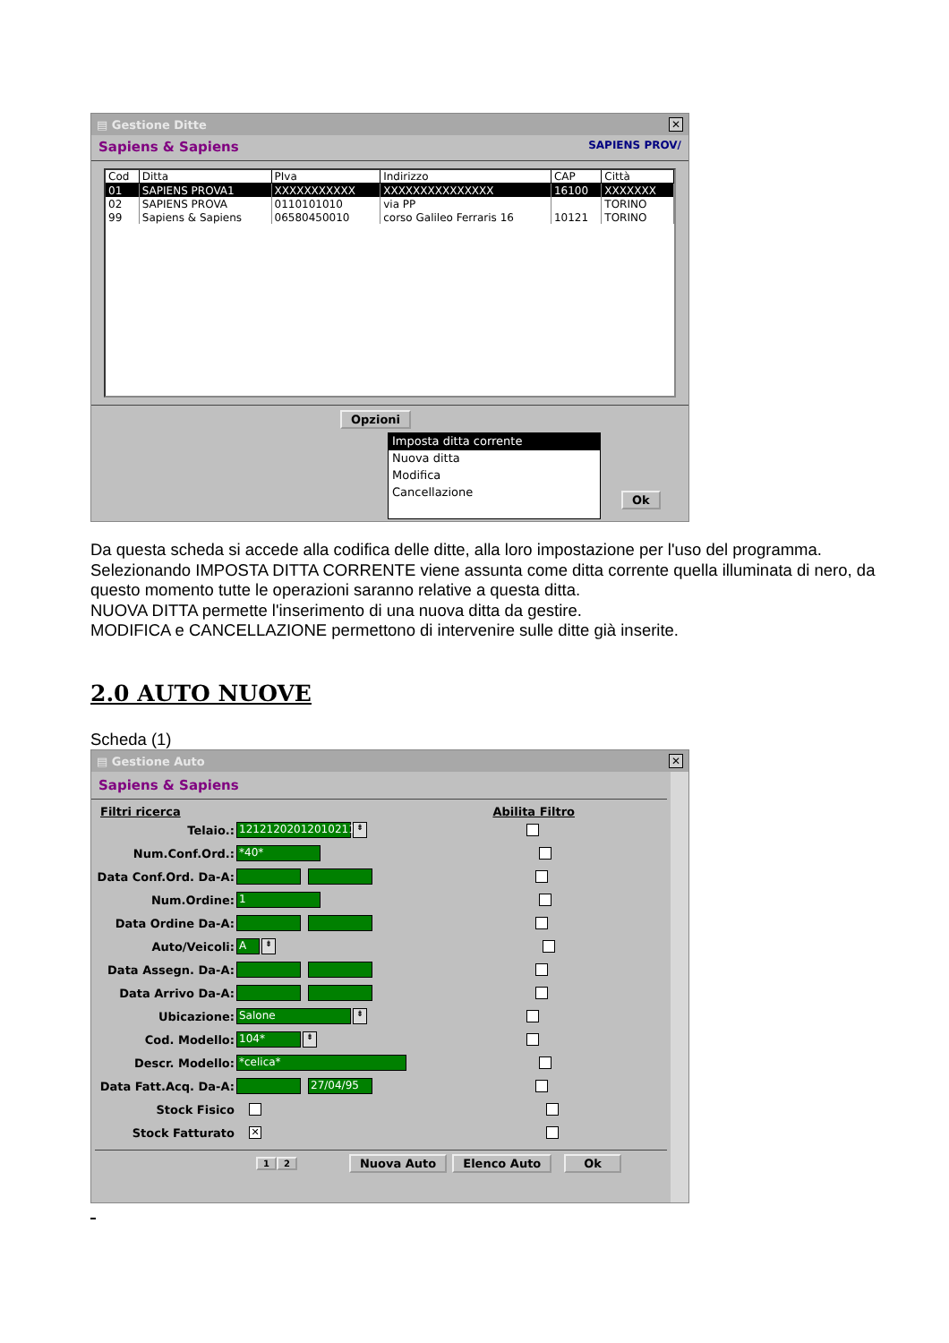▤ Gestione Ditte ✕
Sapiens & Sapiens SAPIENS PROV/
| Cod | Ditta | PIva | Indirizzo | CAP | Città |
| --- | --- | --- | --- | --- | --- |
| 01 | SAPIENS PROVA1 | XXXXXXXXXXX | XXXXXXXXXXXXXXX | 16100 | XXXXXXX |
| 02 | SAPIENS PROVA | 0110101010 | via PP | | TORINO |
| 99 | Sapiens & Sapiens | 06580450010 | corso Galileo Ferraris 16 | 10121 | TORINO |
Opzioni
Imposta ditta corrente
Nuova ditta
Modifica
Cancellazione
Ok
Da questa scheda si accede alla codifica delle ditte, alla loro impostazione per l'uso del programma.
Selezionando IMPOSTA DITTA CORRENTE viene assunta come ditta corrente quella illuminata di nero, da questo momento tutte le operazioni saranno relative a questa ditta.
NUOVA DITTA permette l'inserimento di una nuova ditta da gestire.
MODIFICA e CANCELLAZIONE permettono di intervenire sulle ditte già inserite.
2.0 AUTO NUOVE
Scheda (1)
▤ Gestione Auto ✕
Sapiens & Sapiens
Filtri ricerca Abilita Filtro
Telaio.: 12121202012010211 ⇟
Num.Conf.Ord.: *40*
Data Conf.Ord. Da-A:
Num.Ordine: 1
Data Ordine Da-A:
Auto/Veicoli: A ⇟
Data Assegn. Da-A:
Data Arrivo Da-A:
Ubicazione: Salone ⇟
Cod. Modello: 104* ⇟
Descr. Modello: *celica*
Data Fatt.Acq. Da-A: 27/04/95
Stock Fisico
Stock Fatturato ✕
1 2 Nuova Auto Elenco Auto Ok